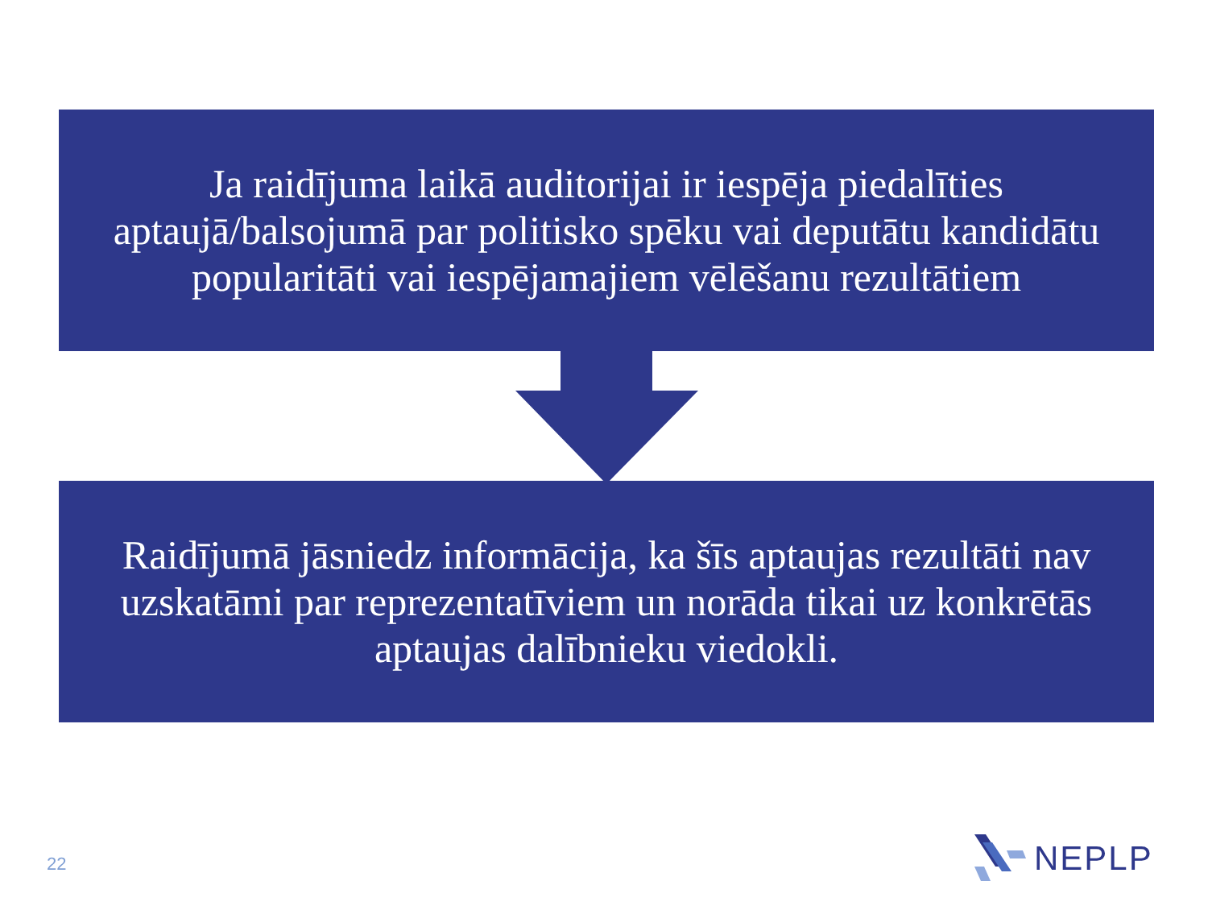Ja raidījuma laikā auditorijai ir iespēja piedalīties aptaujā/balsojumā par politisko spēku vai deputātu kandidātu popularitāti vai iespējamajiem vēlēšanu rezultātiem
Raidījumā jāsniedz informācija, ka šīs aptaujas rezultāti nav uzskatāmi par reprezentatīviem un norāda tikai uz konkrētās aptaujas dalībnieku viedokli.
22
NEPLP